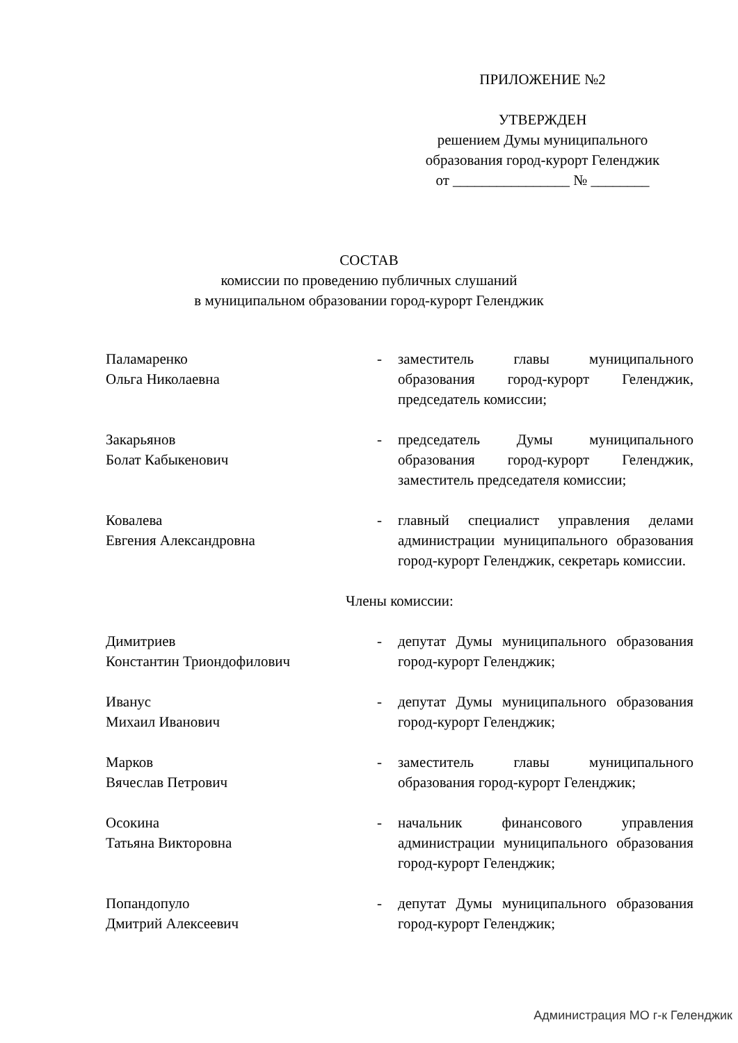ПРИЛОЖЕНИЕ №2
УТВЕРЖДЕН
решением Думы муниципального
образования город-курорт Геленджик
от ________________ № ________
СОСТАВ
комиссии по проведению публичных слушаний
в муниципальном образовании город-курорт Геленджик
Паламаренко
Ольга Николаевна
- заместитель главы муниципального образования город-курорт Геленджик, председатель комиссии;
Закарьянов
Болат Кабыкенович
- председатель Думы муниципального образования город-курорт Геленджик, заместитель председателя комиссии;
Ковалева
Евгения Александровна
- главный специалист управления делами администрации муниципального образования город-курорт Геленджик, секретарь комиссии.
Члены комиссии:
Димитриев
Константин Триондофилович
- депутат Думы муниципального образования город-курорт Геленджик;
Иванус
Михаил Иванович
- депутат Думы муниципального образования город-курорт Геленджик;
Марков
Вячеслав Петрович
- заместитель главы муниципального образования город-курорт Геленджик;
Осокина
Татьяна Викторовна
- начальник финансового управления администрации муниципального образования город-курорт Геленджик;
Попандопуло
Дмитрий Алексеевич
- депутат Думы муниципального образования город-курорт Геленджик;
Администрация МО г-к Геленджик